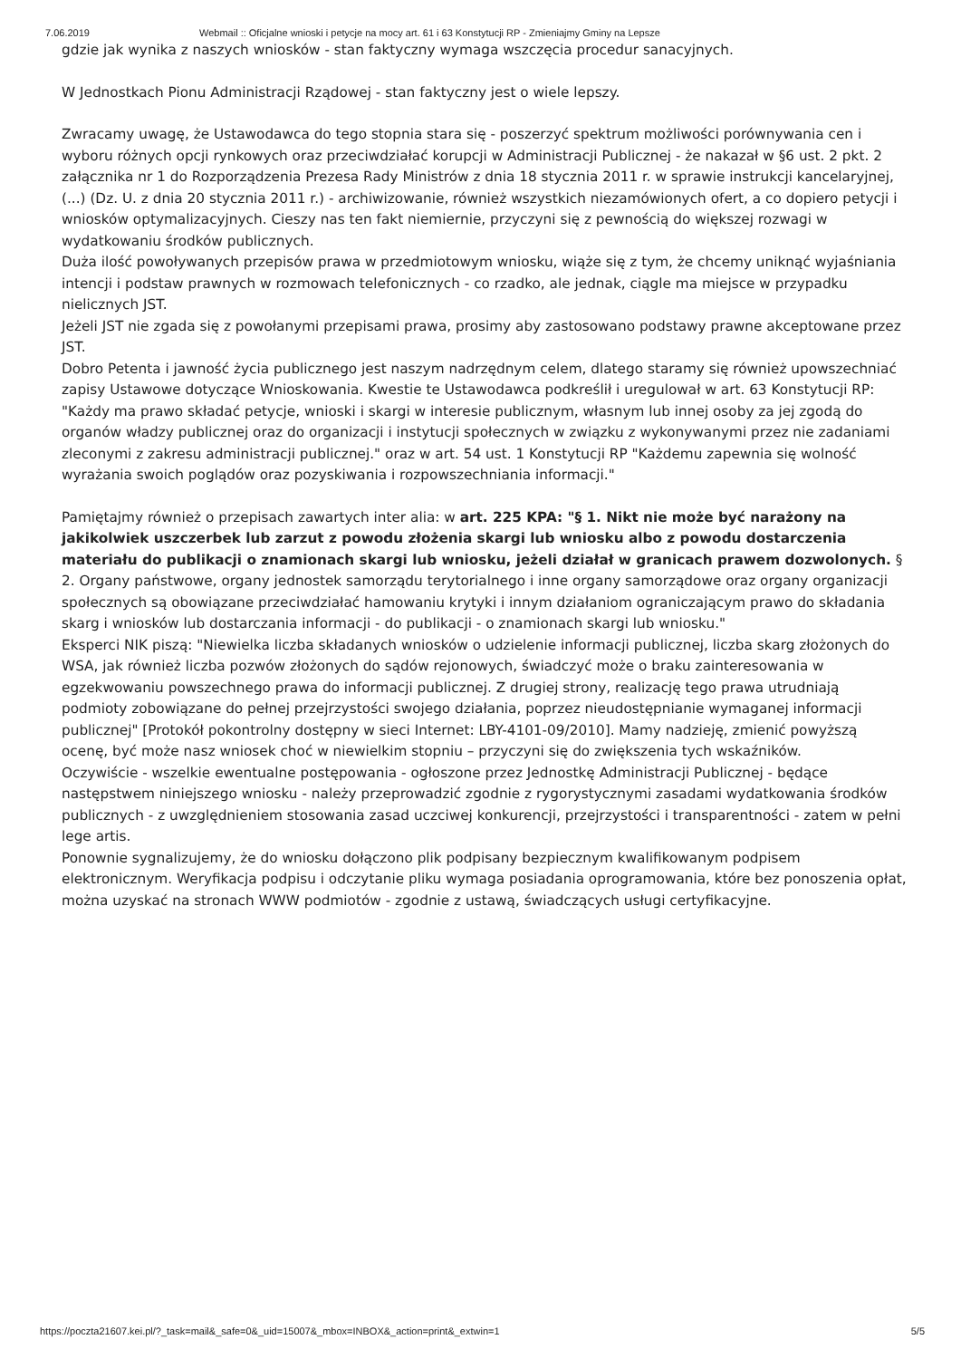7.06.2019 Webmail :: Oficjalne wnioski i petycje na mocy art. 61 i 63 Konstytucji RP - Zmieniajmy Gminy na Lepsze
gdzie jak wynika z naszych wniosków - stan faktyczny wymaga wszczęcia procedur sanacyjnych.
W Jednostkach Pionu Administracji Rządowej - stan faktyczny jest o wiele lepszy.
Zwracamy uwagę, że Ustawodawca do tego stopnia stara się - poszerzyć spektrum możliwości porównywania cen i wyboru różnych opcji rynkowych oraz przeciwdziałać korupcji w Administracji Publicznej - że nakazał w §6 ust. 2 pkt. 2 załącznika nr 1 do Rozporządzenia Prezesa Rady Ministrów z dnia 18 stycznia 2011 r. w sprawie instrukcji kancelaryjnej, (...) (Dz. U. z dnia 20 stycznia 2011 r.) - archiwizowanie, również wszystkich niezamówionych ofert, a co dopiero petycji i wniosków optymalizacyjnych. Cieszy nas ten fakt niemiernie, przyczyni się z pewnością do większej rozwagi w wydatkowaniu środków publicznych.
Duża ilość powoływanych przepisów prawa w przedmiotowym wniosku, wiąże się z tym, że chcemy uniknąć wyjaśniania intencji i podstaw prawnych w rozmowach telefonicznych - co rzadko, ale jednak, ciągle ma miejsce w przypadku nielicznych JST.
Jeżeli JST nie zgada się z powołanymi przepisami prawa, prosimy aby zastosowano podstawy prawne akceptowane przez JST.
Dobro Petenta i jawność życia publicznego jest naszym nadrzędnym celem, dlatego staramy się również upowszechniać zapisy Ustawowe dotyczące Wnioskowania. Kwestie te Ustawodawca podkreślił i uregulował w art. 63 Konstytucji RP: "Każdy ma prawo składać petycje, wnioski i skargi w interesie publicznym, własnym lub innej osoby za jej zgodą do organów władzy publicznej oraz do organizacji i instytucji społecznych w związku z wykonywanymi przez nie zadaniami zleconymi z zakresu administracji publicznej." oraz w art. 54 ust. 1 Konstytucji RP "Każdemu zapewnia się wolność wyrażania swoich poglądów oraz pozyskiwania i rozpowszechniania informacji."
Pamiętajmy również o przepisach zawartych inter alia: w art. 225 KPA: "§ 1. Nikt nie może być narażony na jakikolwiek uszczerbek lub zarzut z powodu złożenia skargi lub wniosku albo z powodu dostarczenia materiału do publikacji o znamionach skargi lub wniosku, jeżeli działał w granicach prawem dozwolonych. § 2. Organy państwowe, organy jednostek samorządu terytorialnego i inne organy samorządowe oraz organy organizacji społecznych są obowiązane przeciwdziałać hamowaniu krytyki i innym działaniom ograniczającym prawo do składania skarg i wniosków lub dostarczania informacji - do publikacji - o znamionach skargi lub wniosku."
Eksperci NIK piszą: "Niewielka liczba składanych wniosków o udzielenie informacji publicznej, liczba skarg złożonych do WSA, jak również liczba pozwów złożonych do sądów rejonowych, świadczyć może o braku zainteresowania w egzekwowaniu powszechnego prawa do informacji publicznej. Z drugiej strony, realizację tego prawa utrudniają podmioty zobowiązane do pełnej przejrzystości swojego działania, poprzez nieudostępnianie wymaganej informacji publicznej" [Protokół pokontrolny dostępny w sieci Internet: LBY-4101-09/2010]. Mamy nadzieję, zmienić powyższą ocenę, być może nasz wniosek choć w niewielkim stopniu – przyczyni się do zwiększenia tych wskaźników.
Oczywiście - wszelkie ewentualne postępowania - ogłoszone przez Jednostkę Administracji Publicznej - będące następstwem niniejszego wniosku - należy przeprowadzić zgodnie z rygorystycznymi zasadami wydatkowania środków publicznych - z uwzględnieniem stosowania zasad uczciwej konkurencji, przejrzystości i transparentności - zatem w pełni lege artis.
Ponownie sygnalizujemy, że do wniosku dołączono plik podpisany bezpiecznym kwalifikowanym podpisem elektronicznym. Weryfikacja podpisu i odczytanie pliku wymaga posiadania oprogramowania, które bez ponoszenia opłat, można uzyskać na stronach WWW podmiotów - zgodnie z ustawą, świadczących usługi certyfikacyjne.
https://poczta21607.kei.pl/?_task=mail&_safe=0&_uid=15007&_mbox=INBOX&_action=print&_extwin=1 5/5